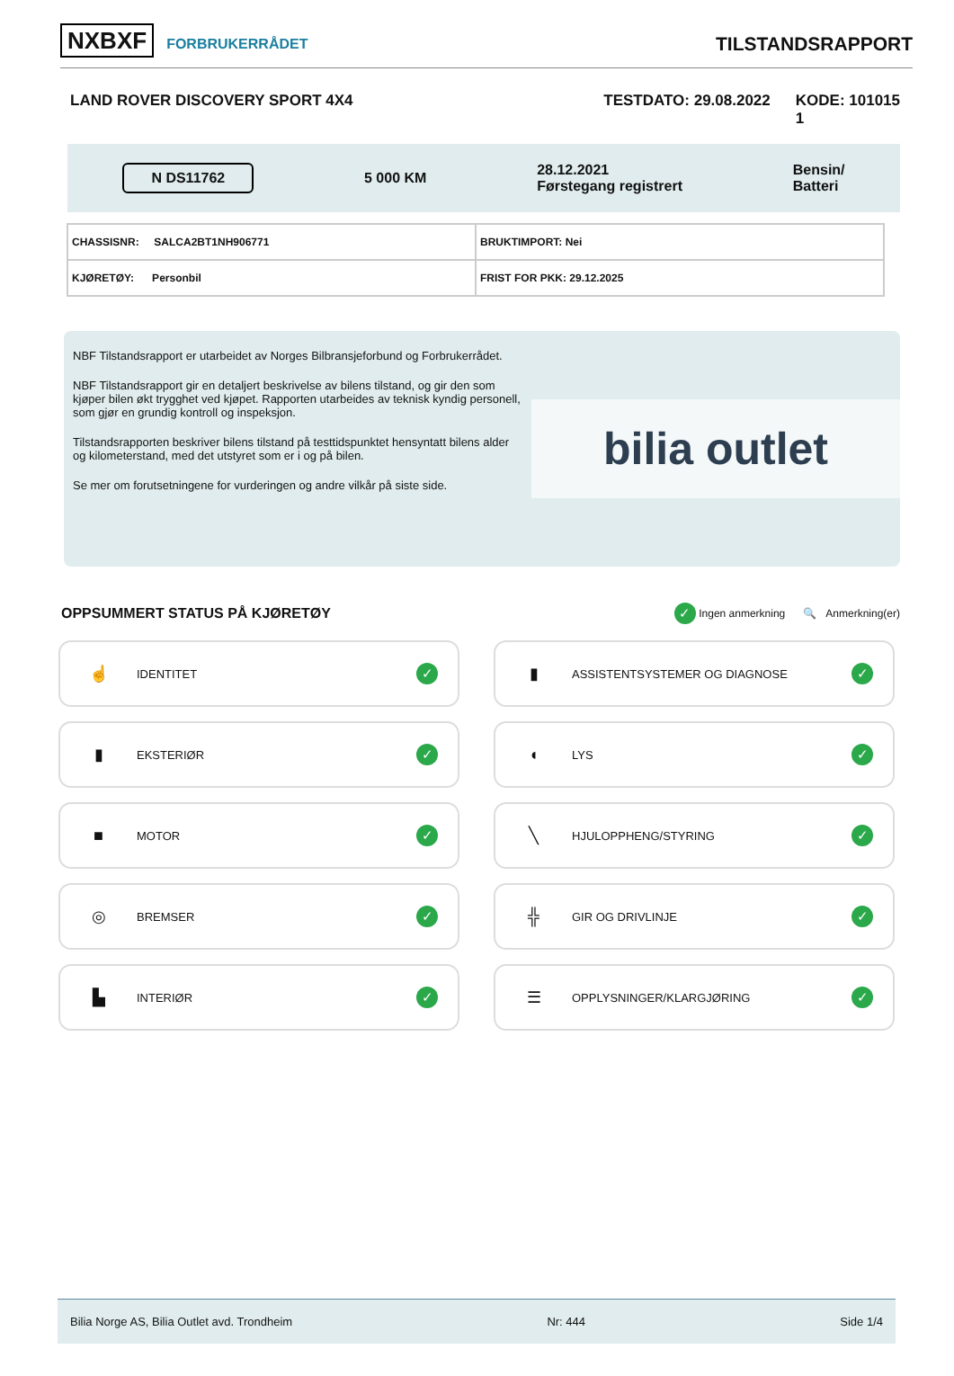NXBXF FORBRUKERRÅDET
TILSTANDSRAPPORT
LAND ROVER DISCOVERY SPORT 4X4 TESTDATO: 29.08.2022 KODE: 101015
1
N DS11762
5 000 KM
28.12.2021
Førstegang registrert
Bensin/
Batteri
| CHASSISNR: SALCA2BT1NH906771 | BRUKTIMPORT: Nei |
| KJØRETØY: Personbil | FRIST FOR PKK: 29.12.2025 |
NBF Tilstandsrapport er utarbeidet av Norges Bilbransjeforbund og Forbrukerrådet.
NBF Tilstandsrapport gir en detaljert beskrivelse av bilens tilstand, og gir den som kjøper bilen økt trygghet ved kjøpet. Rapporten utarbeides av teknisk kyndig personell, som gjør en grundig kontroll og inspeksjon.
Tilstandsrapporten beskriver bilens tilstand på testtidspunktet hensyntatt bilens alder og kilometerstand, med det utstyret som er i og på bilen.
Se mer om forutsetningene for vurderingen og andre vilkår på siste side.
bilia outlet
OPPSUMMERT STATUS PÅ KJØRETØY
✓ Ingen anmerkning 🔍 Anmerkning(er)
☝ IDENTITET ✓
▮ ASSISTENTSYSTEMER OG DIAGNOSE ✓
▮ EKSTERIØR ✓
◖ LYS ✓
■ MOTOR ✓
╲ HJULOPPHENG/STYRING ✓
◎ BREMSER ✓
╬ GIR OG DRIVLINJE ✓
▙ INTERIØR ✓
☰ OPPLYSNINGER/KLARGJØRING ✓
Bilia Norge AS, Bilia Outlet avd. Trondheim Nr: 444 Side 1/4